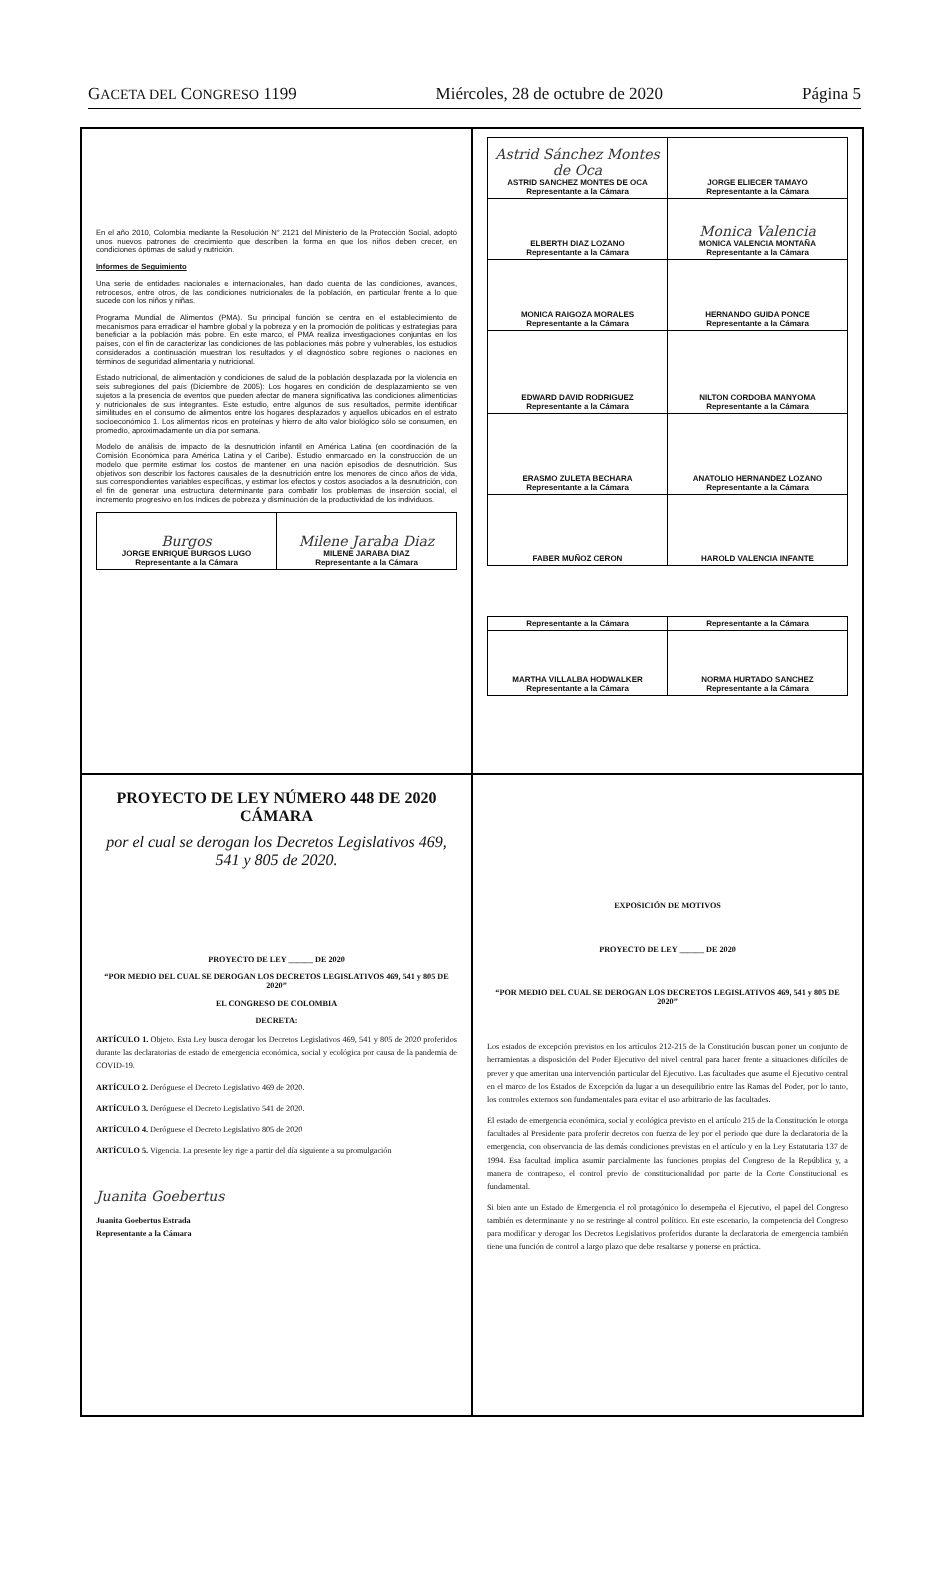GACETA DEL CONGRESO 1199 Miércoles, 28 de octubre de 2020 Página 5
En el año 2010, Colombia mediante la Resolución N° 2121 del Ministerio de la Protección Social, adoptó unos nuevos patrones de crecimiento que describen la forma en que los niños deben crecer, en condiciones óptimas de salud y nutrición.
Informes de Seguimiento
Una serie de entidades nacionales e internacionales, han dado cuenta de las condiciones, avances, retrocesos, entre otros, de las condiciones nutricionales de la población, en particular frente a lo que sucede con los niños y niñas.
Programa Mundial de Alimentos (PMA). Su principal función se centra en el establecimiento de mecanismos para erradicar el hambre global y la pobreza y en la promoción de políticas y estrategias para beneficiar a la población más pobre. En este marco, el PMA realiza investigaciones conjuntas en los países, con el fin de caracterizar las condiciones de las poblaciones más pobre y vulnerables, los estudios considerados a continuación muestran los resultados y el diagnóstico sobre regiones o naciones en términos de seguridad alimentaria y nutricional.
Estado nutricional, de alimentación y condiciones de salud de la población desplazada por la violencia en seis subregiones del país (Diciembre de 2005): Los hogares en condición de desplazamiento se ven sujetos a la presencia de eventos que pueden afectar de manera significativa las condiciones alimenticias y nutricionales de sus integrantes. Este estudio, entre algunos de sus resultados, permite identificar similitudes en el consumo de alimentos entre los hogares desplazados y aquellos ubicados en el estrato socioeconómico 1. Los alimentos ricos en proteínas y hierro de alto valor biológico sólo se consumen, en promedio, aproximadamente un día por semana.
Modelo de análisis de impacto de la desnutrición infantil en América Latina (en coordinación de la Comisión Económica para América Latina y el Caribe). Estudio enmarcado en la construcción de un modelo que permite estimar los costos de mantener en una nación episodios de desnutrición. Sus objetivos son describir los factores causales de la desnutrición entre los menores de cinco años de vida, sus correspondientes variables específicas, y estimar los efectos y costos asociados a la desnutrición, con el fin de generar una estructura determinante para combatir los problemas de inserción social, el incremento progresivo en los índices de pobreza y disminución de la productividad de los individuos.
| Burgos JORGE ENRIQUE BURGOS LUGO Representante a la Cámara | Milene Jaraba Diaz MILENE JARABA DIAZ Representante a la Cámara |
| Astrid Sánchez Montes de Oca ASTRID SANCHEZ MONTES DE OCA Representante a la Cámara | JORGE ELIECER TAMAYO Representante a la Cámara |
| ELBERTH DIAZ LOZANO Representante a la Cámara | Monica Valencia MONICA VALENCIA MONTAÑA Representante a la Cámara |
| MONICA RAIGOZA MORALES Representante a la Cámara | HERNANDO GUIDA PONCE Representante a la Cámara |
| EDWARD DAVID RODRIGUEZ Representante a la Cámara | NILTON CORDOBA MANYOMA Representante a la Cámara |
| ERASMO ZULETA BECHARA Representante a la Cámara | ANATOLIO HERNANDEZ LOZANO Representante a la Cámara |
| FABER MUÑOZ CERON | HAROLD VALENCIA INFANTE |
| Representante a la Cámara | Representante a la Cámara |
| MARTHA VILLALBA HODWALKER Representante a la Cámara | NORMA HURTADO SANCHEZ Representante a la Cámara |
PROYECTO DE LEY NÚMERO 448 DE 2020 CÁMARA
por el cual se derogan los Decretos Legislativos 469, 541 y 805 de 2020.
PROYECTO DE LEY ______ DE 2020
“POR MEDIO DEL CUAL SE DEROGAN LOS DECRETOS LEGISLATIVOS 469, 541 y 805 DE 2020”
EL CONGRESO DE COLOMBIA
DECRETA:
ARTÍCULO 1. Objeto. Esta Ley busca derogar los Decretos Legislativos 469, 541 y 805 de 2020 proferidos durante las declaratorias de estado de emergencia económica, social y ecológica por causa de la pandemia de COVID-19.
ARTÍCULO 2. Deróguese el Decreto Legislativo 469 de 2020.
ARTÍCULO 3. Deróguese el Decreto Legislativo 541 de 2020.
ARTÍCULO 4. Deróguese el Decreto Legislativo 805 de 2020
ARTÍCULO 5. Vigencia. La presente ley rige a partir del día siguiente a su promulgación
Juanita Goebertus
Juanita Goebertus Estrada
Representante a la Cámara
EXPOSICIÓN DE MOTIVOS
PROYECTO DE LEY ______ DE 2020
“POR MEDIO DEL CUAL SE DEROGAN LOS DECRETOS LEGISLATIVOS 469, 541 y 805 DE 2020”
Los estados de excepción previstos en los artículos 212-215 de la Constitución buscan poner un conjunto de herramientas a disposición del Poder Ejecutivo del nivel central para hacer frente a situaciones difíciles de prever y que ameritan una intervención particular del Ejecutivo. Las facultades que asume el Ejecutivo central en el marco de los Estados de Excepción da lugar a un desequilibrio entre las Ramas del Poder, por lo tanto, los controles externos son fundamentales para evitar el uso arbitrario de las facultades.
El estado de emergencia económica, social y ecológica previsto en el artículo 215 de la Constitución le otorga facultades al Presidente para proferir decretos con fuerza de ley por el periodo que dure la declaratoria de la emergencia, con observancia de las demás condiciones previstas en el artículo y en la Ley Estatutaria 137 de 1994. Esa facultad implica asumir parcialmente las funciones propias del Congreso de la República y, a manera de contrapeso, el control previo de constitucionalidad por parte de la Corte Constitucional es fundamental.
Si bien ante un Estado de Emergencia el rol protagónico lo desempeña el Ejecutivo, el papel del Congreso también es determinante y no se restringe al control político. En este escenario, la competencia del Congreso para modificar y derogar los Decretos Legislativos proferidos durante la declaratoria de emergencia también tiene una función de control a largo plazo que debe resaltarse y ponerse en práctica.